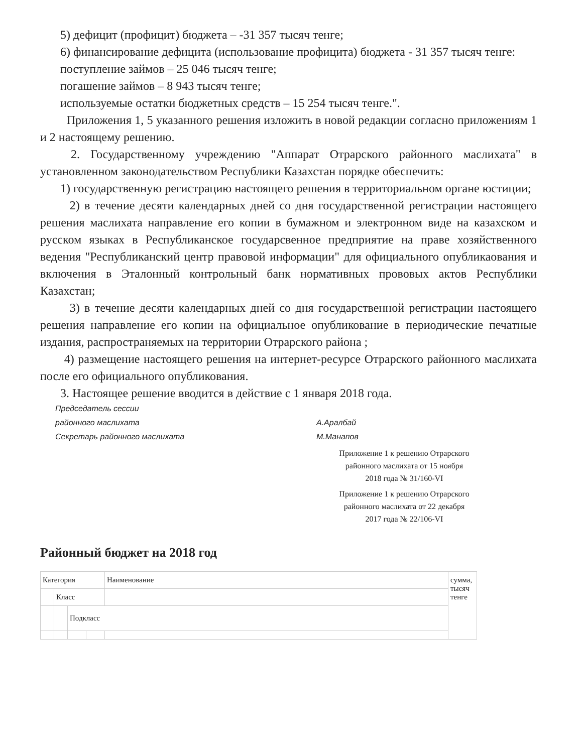5) дефицит (профицит) бюджета – -31 357 тысяч тенге;
6) финансирование дефицита (использование профицита) бюджета - 31 357 тысяч тенге:
поступление займов – 25 046 тысяч тенге;
погашение займов – 8 943 тысяч тенге;
используемые остатки бюджетных средств – 15 254 тысяч тенге.".
Приложения 1, 5 указанного решения изложить в новой редакции согласно приложениям 1 и 2 настоящему решению.
2. Государственному учреждению "Аппарат Отрарского районного маслихата" в установленном законодательством Республики Казахстан порядке обеспечить:
1) государственную регистрацию настоящего решения в территориальном органе юстиции;
2) в течение десяти календарных дней со дня государственной регистрации настоящего решения маслихата направление его копии в бумажном и электронном виде на казахском и русском языках в Республиканское государсвенное предприятие на праве хозяйственного ведения "Республиканский центр правовой информации" для официального опубликаования и включения в Эталонный контрольный банк нормативных прововых актов Республики Казахстан;
3) в течение десяти календарных дней со дня государственной регистрации настоящего решения направление его копии на официальное опубликование в периодические печатные издания, распространяемых на территории Отрарского района ;
4) размещение настоящего решения на интернет-ресурсе Отрарского районного маслихата после его официального опубликования.
3. Настоящее решение вводится в действие с 1 января 2018 года.
Председатель сессии районного маслихата А.Аралбай Секретарь районного маслихата М.Манапов
Приложение 1 к решению Отрарского районного маслихата от 15 ноября 2018 года № 31/160-VI
Приложение 1 к решению Отрарского районного маслихата от 22 декабря 2017 года № 22/106-VI
Районный бюджет на 2018 год
| Категория | | | | Наименование | сумма, тысяч тенге |
| | Класс | | | | |
| | | Подкласс | | | |